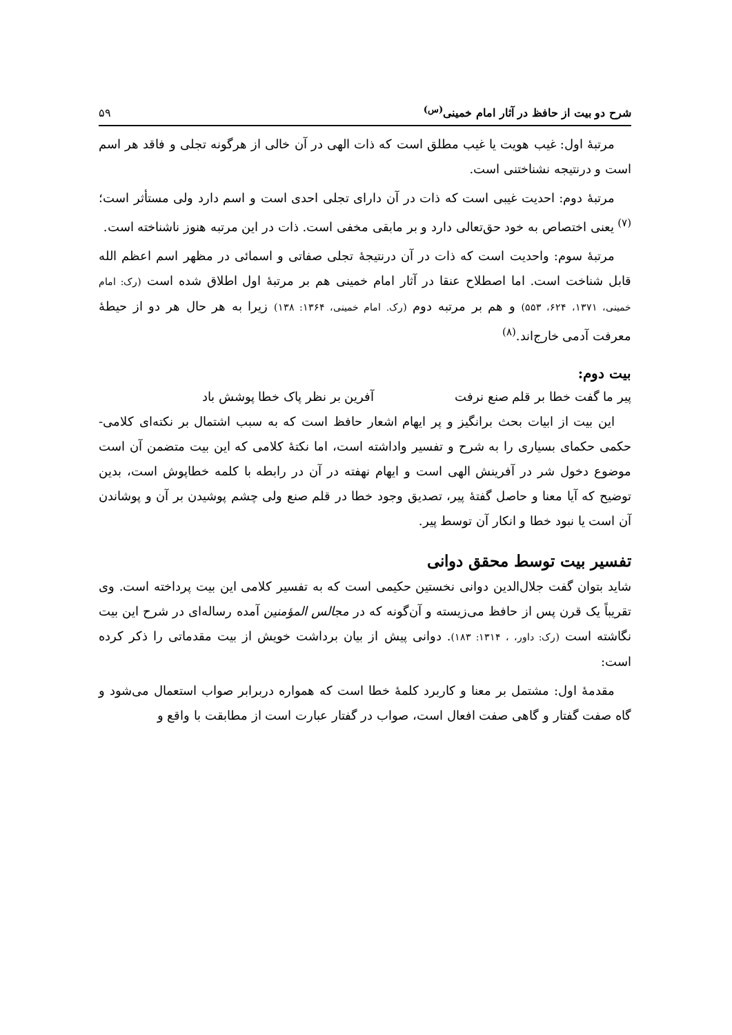شرح دو بیت از حافظ در آثار امام خمینی<sup>(س)</sup> ۵۹
مرتبهٔ اول: غیب هویت یا غیب مطلق است که ذات الهی در آن خالی از هرگونه تجلی و فاقد هر اسم است و درنتیجه نشناختنی است.
مرتبهٔ دوم: احدیت غیبی است که ذات در آن دارای تجلی احدی است و اسم دارد ولی مستأثر است؛<sup>(۷)</sup> یعنی اختصاص به خود حق‌تعالی دارد و بر مابقی مخفی است. ذات در این مرتبه هنوز ناشناخته است.
مرتبهٔ سوم: واحدیت است که ذات در آن درنتیجهٔ تجلی صفاتی و اسمائی در مظهر اسم اعظم الله قابل شناخت است. اما اصطلاح عنقا در آثار امام خمینی هم بر مرتبهٔ اول اطلاق شده است (رک: امام خمینی، ۱۳۷۱، ۶۲۴، ۵۵۳) و هم بر مرتبه دوم (رک. امام خمینی، ۱۳۶۴: ۱۳۸) زیرا به هر حال هر دو از حیطهٔ معرفت آدمی خارج‌اند.<sup>(۸)</sup>
بیت دوم:
پیر ما گفت خطا بر قلم صنع نرفت آفرین بر نظر پاک خطا پوشش باد
این بیت از ابیات بحث برانگیز و پر ایهام اشعار حافظ است که به سبب اشتمال بر نکته‌ای کلامی- حکمی حکمای بسیاری را به شرح و تفسیر واداشته است، اما نکتهٔ کلامی که این بیت متضمن آن است موضوع دخول شر در آفرینش الهی است و ایهام نهفته در آن در رابطه با کلمه خطاپوش است، بدین توضیح که آیا معنا و حاصل گفتهٔ پیر، تصدیق وجود خطا در قلم صنع ولی چشم پوشیدن بر آن و پوشاندن آن است یا نبود خطا و انکار آن توسط پیر.
تفسیر بیت توسط محقق دوانی
شاید بتوان گفت جلال‌الدین دوانی نخستین حکیمی است که به تفسیر کلامی این بیت پرداخته است. وی تقریباً یک قرن پس از حافظ می‌زیسته و آن‌گونه که در مجالس المؤمنین آمده رساله‌ای در شرح این بیت نگاشته است (رک: داور، ، ۱۳۱۴: ۱۸۳). دوانی پیش از بیان برداشت خویش از بیت مقدماتی را ذکر کرده است:
مقدمهٔ اول: مشتمل بر معنا و کاربرد کلمهٔ خطا است که همواره دربرابر صواب استعمال می‌شود و گاه صفت گفتار و گاهی صفت افعال است، صواب در گفتار عبارت است از مطابقت با واقع و